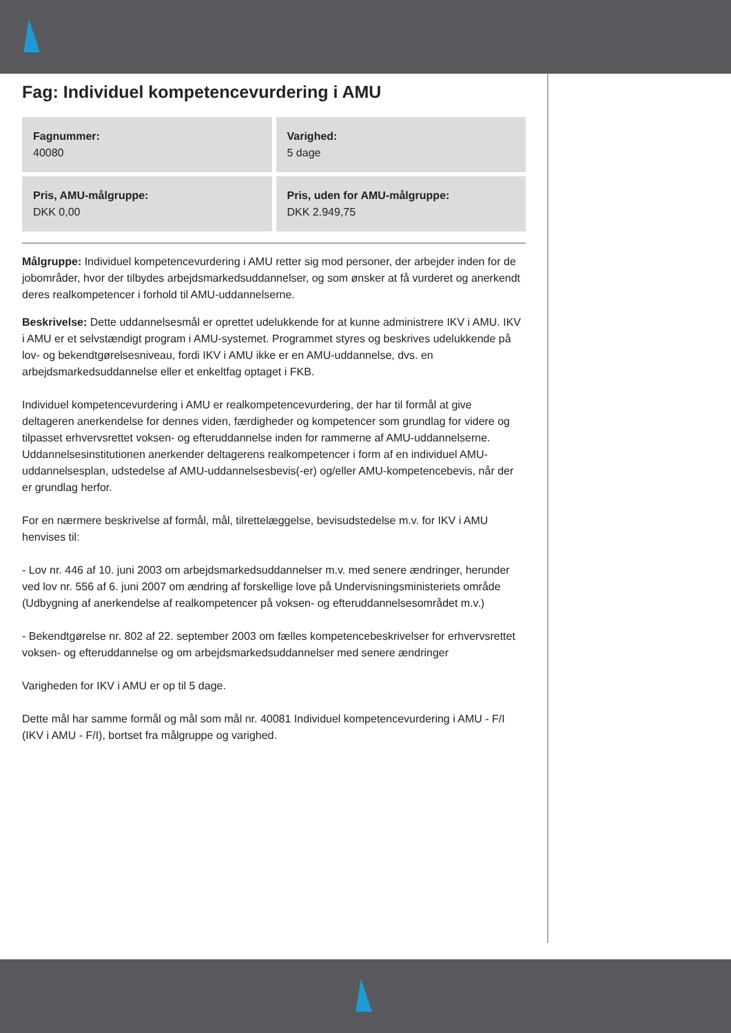Fag: Individuel kompetencevurdering i AMU
| Fagnummer: 40080 | Varighed: 5 dage |
| Pris, AMU-målgruppe: DKK 0,00 | Pris, uden for AMU-målgruppe: DKK 2.949,75 |
Målgruppe: Individuel kompetencevurdering i AMU retter sig mod personer, der arbejder inden for de jobområder, hvor der tilbydes arbejdsmarkedsuddannelser, og som ønsker at få vurderet og anerkendt deres realkompetencer i forhold til AMU-uddannelserne.
Beskrivelse: Dette uddannelsesmål er oprettet udelukkende for at kunne administrere IKV i AMU. IKV i AMU er et selvstændigt program i AMU-systemet. Programmet styres og beskrives udelukkende på lov- og bekendtgørelsesniveau, fordi IKV i AMU ikke er en AMU-uddannelse, dvs. en arbejdsmarkedsuddannelse eller et enkeltfag optaget i FKB.
Individuel kompetencevurdering i AMU er realkompetencevurdering, der har til formål at give deltageren anerkendelse for dennes viden, færdigheder og kompetencer som grundlag for videre og tilpasset erhvervsrettet voksen- og efteruddannelse inden for rammerne af AMU-uddannelserne. Uddannelsesinstitutionen anerkender deltagerens realkompetencer i form af en individuel AMU-uddannelsesplan, udstedelse af AMU-uddannelsesbevis(-er) og/eller AMU-kompetencebevis, når der er grundlag herfor.
For en nærmere beskrivelse af formål, mål, tilrettelæggelse, bevisudstedelse m.v. for IKV i AMU henvises til:
- Lov nr. 446 af 10. juni 2003 om arbejdsmarkedsuddannelser m.v. med senere ændringer, herunder ved lov nr. 556 af 6. juni 2007 om ændring af forskellige love på Undervisningsministeriets område (Udbygning af anerkendelse af realkompetencer på voksen- og efteruddannelsesområdet m.v.)
- Bekendtgørelse nr. 802 af 22. september 2003 om fælles kompetencebeskrivelser for erhvervsrettet voksen- og efteruddannelse og om arbejdsmarkedsuddannelser med senere ændringer
Varigheden for IKV i AMU er op til 5 dage.
Dette mål har samme formål og mål som mål nr. 40081 Individuel kompetencevurdering i AMU - F/I (IKV i AMU - F/I), bortset fra målgruppe og varighed.